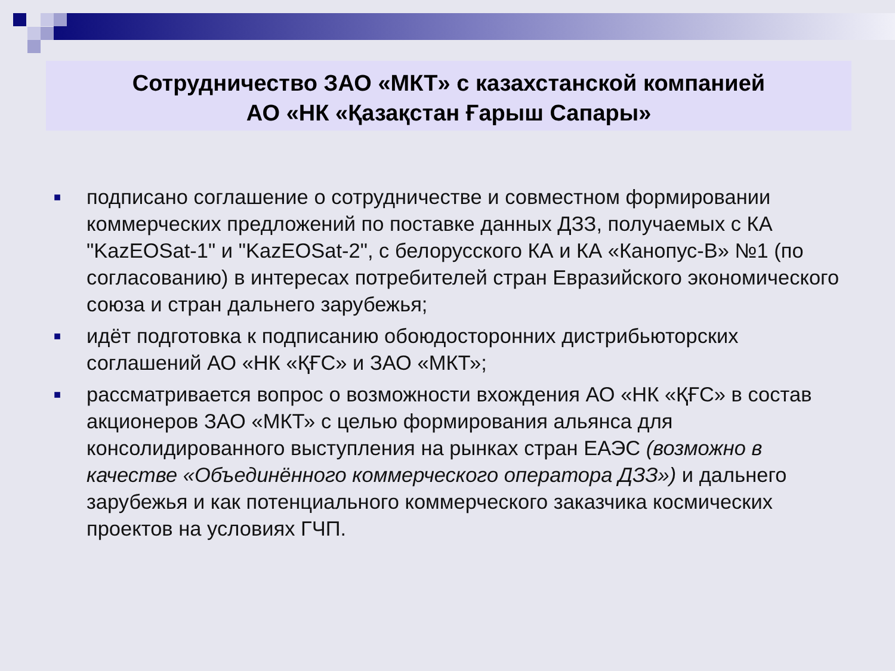Сотрудничество ЗАО «МКТ» с казахстанской компанией
АО «НК «Қазақстан Ғарыш Сапары»
■ подписано соглашение о сотрудничестве и совместном формировании коммерческих предложений по поставке данных ДЗЗ, получаемых с КА "KazEOSat-1" и "KazEOSat-2", с белорусского КА и КА «Канопус-В» №1 (по согласованию) в интересах потребителей стран Евразийского экономического союза и стран дальнего зарубежья;
■ идёт подготовка к подписанию обоюдосторонних дистрибьюторских соглашений АО «НК «ҚҒС» и ЗАО «МКТ»;
■ рассматривается вопрос о возможности вхождения АО «НК «ҚҒС» в состав акционеров ЗАО «МКТ» с целью формирования альянса для консолидированного выступления на рынках стран ЕАЭС (возможно в качестве «Объединённого коммерческого оператора ДЗЗ») и дальнего зарубежья и как потенциального коммерческого заказчика космических проектов на условиях ГЧП.